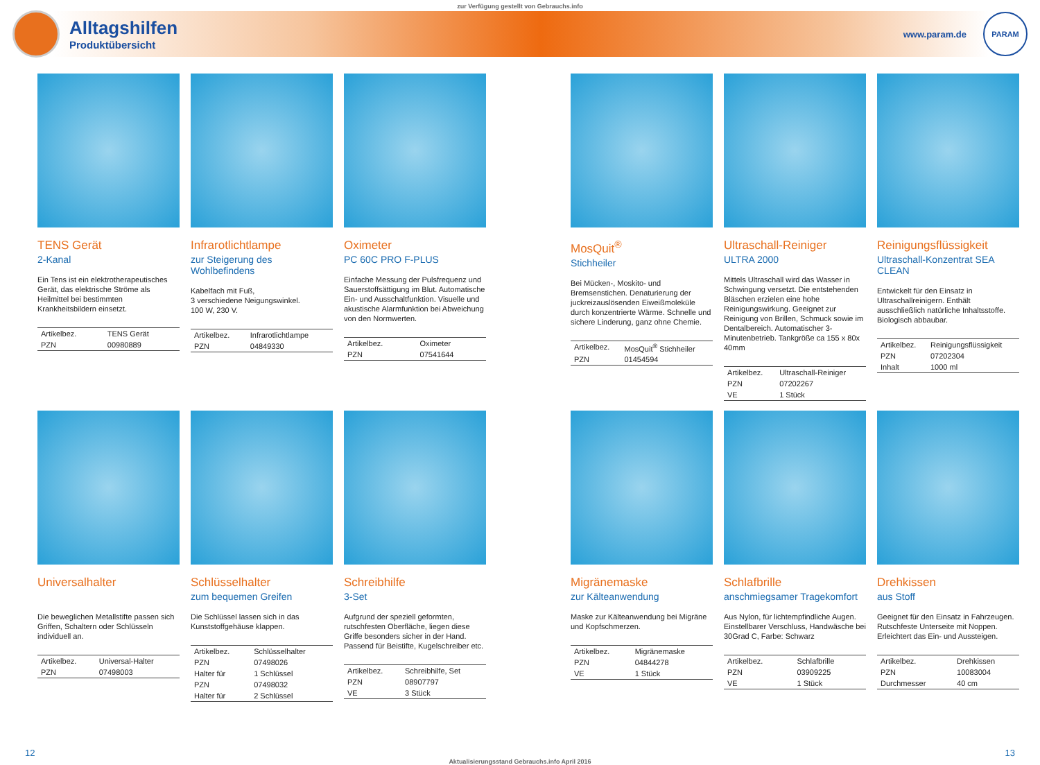zur Verfügung gestellt von Gebrauchs.info
Alltagshilfen
Produktübersicht
www.param.de
PARAM
TENS Gerät
2-Kanal
Ein Tens ist ein elektrotherapeutisches Gerät, das elektrische Ströme als Heilmittel bei bestimmten Krankheitsbildern einsetzt.
| Artikelbez. | TENS Gerät |
| PZN | 00980889 |
Infrarotlichtlampe
zur Steigerung des Wohlbefindens
Kabelfach mit Fuß,
3 verschiedene Neigungswinkel.
100 W, 230 V.
| Artikelbez. | Infrarotlichtlampe |
| PZN | 04849330 |
Oximeter
PC 60C PRO F-PLUS
Einfache Messung der Pulsfrequenz und Sauerstoffsättigung im Blut. Automatische Ein- und Ausschaltfunktion. Visuelle und akustische Alarmfunktion bei Abweichung von den Normwerten.
| Artikelbez. | Oximeter |
| PZN | 07541644 |
MosQuit<sup>®</sup>
Stichheiler
Bei Mücken-, Moskito- und Bremsenstichen. Denaturierung der juckreizauslösenden Eiweißmoleküle durch konzentrierte Wärme. Schnelle und sichere Linderung, ganz ohne Chemie.
| Artikelbez. | MosQuit<sup>®</sup> Stichheiler |
| PZN | 01454594 |
Ultraschall-Reiniger
ULTRA 2000
Mittels Ultraschall wird das Wasser in Schwingung versetzt. Die entstehenden Bläschen erzielen eine hohe Reinigungswirkung. Geeignet zur Reinigung von Brillen, Schmuck sowie im Dentalbereich. Automatischer 3-Minutenbetrieb. Tankgröße ca 155 x 80x 40mm
| Artikelbez. | Ultraschall-Reiniger |
| PZN | 07202267 |
| VE | 1 Stück |
Reinigungsflüssigkeit
Ultraschall-Konzentrat SEA CLEAN
Entwickelt für den Einsatz in Ultraschallreinigern. Enthält ausschließlich natürliche Inhaltsstoffe.
Biologisch abbaubar.
| Artikelbez. | Reinigungsflüssigkeit |
| PZN | 07202304 |
| Inhalt | 1000 ml |
Universalhalter
Die beweglichen Metallstifte passen sich Griffen, Schaltern oder Schlüsseln individuell an.
| Artikelbez. | Universal-Halter |
| PZN | 07498003 |
Schlüsselhalter
zum bequemen Greifen
Die Schlüssel lassen sich in das Kunststoffgehäuse klappen.
| Artikelbez. | Schlüsselhalter |
| PZN | 07498026 |
| Halter für | 1 Schlüssel |
| PZN | 07498032 |
| Halter für | 2 Schlüssel |
Schreibhilfe
3-Set
Aufgrund der speziell geformten, rutschfesten Oberfläche, liegen diese Griffe besonders sicher in der Hand. Passend für Beistifte, Kugelschreiber etc.
| Artikelbez. | Schreibhilfe, Set |
| PZN | 08907797 |
| VE | 3 Stück |
Migränemaske
zur Kälteanwendung
Maske zur Kälteanwendung bei Migräne und Kopfschmerzen.
| Artikelbez. | Migränemaske |
| PZN | 04844278 |
| VE | 1 Stück |
Schlafbrille
anschmiegsamer Tragekomfort
Aus Nylon, für lichtempfindliche Augen. Einstellbarer Verschluss, Handwäsche bei 30Grad C, Farbe: Schwarz
| Artikelbez. | Schlafbrille |
| PZN | 03909225 |
| VE | 1 Stück |
Drehkissen
aus Stoff
Geeignet für den Einsatz in Fahrzeugen. Rutschfeste Unterseite mit Noppen. Erleichtert das Ein- und Aussteigen.
| Artikelbez. | Drehkissen |
| PZN | 10083004 |
| Durchmesser | 40 cm |
12 13
Aktualisierungsstand Gebrauchs.info April 2016